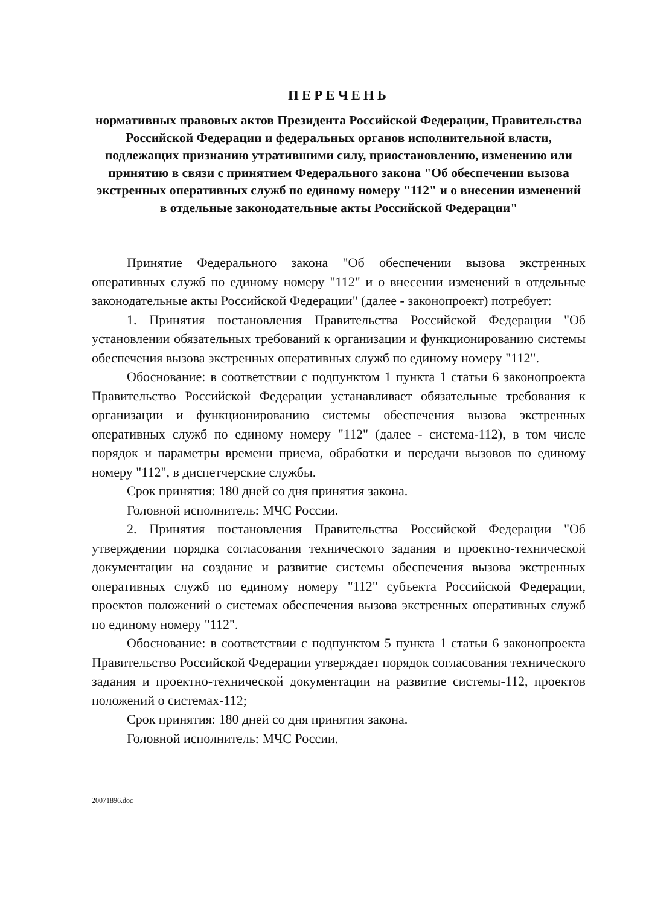ПЕРЕЧЕНЬ
нормативных правовых актов Президента Российской Федерации, Правительства Российской Федерации и федеральных органов исполнительной власти, подлежащих признанию утратившими силу, приостановлению, изменению или принятию в связи с принятием Федерального закона "Об обеспечении вызова экстренных оперативных служб по единому номеру "112" и о внесении изменений в отдельные законодательные акты Российской Федерации"
Принятие Федерального закона "Об обеспечении вызова экстренных оперативных служб по единому номеру "112" и о внесении изменений в отдельные законодательные акты Российской Федерации" (далее - законопроект) потребует:
1. Принятия постановления Правительства Российской Федерации "Об установлении обязательных требований к организации и функционированию системы обеспечения вызова экстренных оперативных служб по единому номеру "112".
Обоснование: в соответствии с подпунктом 1 пункта 1 статьи 6 законопроекта Правительство Российской Федерации устанавливает обязательные требования к организации и функционированию системы обеспечения вызова экстренных оперативных служб по единому номеру "112" (далее - система-112), в том числе порядок и параметры времени приема, обработки и передачи вызовов по единому номеру "112", в диспетчерские службы.
Срок принятия: 180 дней со дня принятия закона.
Головной исполнитель: МЧС России.
2. Принятия постановления Правительства Российской Федерации "Об утверждении порядка согласования технического задания и проектно-технической документации на создание и развитие системы обеспечения вызова экстренных оперативных служб по единому номеру "112" субъекта Российской Федерации, проектов положений о системах обеспечения вызова экстренных оперативных служб по единому номеру "112".
Обоснование: в соответствии с подпунктом 5 пункта 1 статьи 6 законопроекта Правительство Российской Федерации утверждает порядок согласования технического задания и проектно-технической документации на развитие системы-112, проектов положений о системах-112;
Срок принятия: 180 дней со дня принятия закона.
Головной исполнитель: МЧС России.
20071896.doc